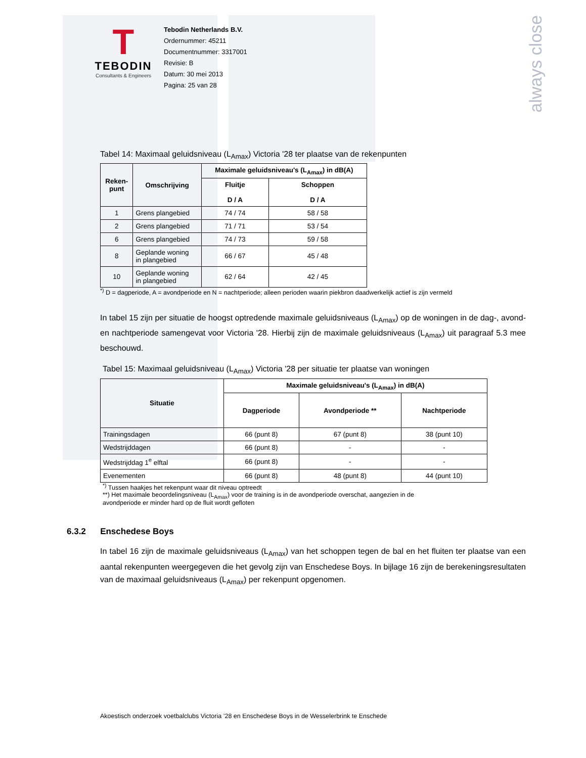always close
T
TEBODIN
Consultants & Engineers
Tebodin Netherlands B.V.
Ordernummer: 45211
Documentnummer: 3317001
Revisie: B
Datum: 30 mei 2013
Pagina: 25 van 28
Tabel 14: Maximaal geluidsniveau (L<sub>Amax</sub>) Victoria '28 ter plaatse van de rekenpunten
| Reken- punt | Omschrijving | Maximale geluidsniveau's (L<sub>Amax</sub>) in dB(A) | |
| --- | --- | --- | --- |
| | | Fluitje D / A | Schoppen D / A |
| 1 | Grens plangebied | 74 / 74 | 58 / 58 |
| 2 | Grens plangebied | 71 / 71 | 53 / 54 |
| 6 | Grens plangebied | 74 / 73 | 59 / 58 |
| 8 | Geplande woning in plangebied | 66 / 67 | 45 / 48 |
| 10 | Geplande woning in plangebied | 62 / 64 | 42 / 45 |
<sup>*)</sup> D = dagperiode, A = avondperiode en N = nachtperiode; alleen perioden waarin piekbron daadwerkelijk actief is zijn vermeld
In tabel 15 zijn per situatie de hoogst optredende maximale geluidsniveaus (L<sub>Amax</sub>) op de woningen in de dag-, avond- en nachtperiode samengevat voor Victoria '28. Hierbij zijn de maximale geluidsniveaus (L<sub>Amax</sub>) uit paragraaf 5.3 mee beschouwd.
Tabel 15: Maximaal geluidsniveau (L<sub>Amax</sub>) Victoria '28 per situatie ter plaatse van woningen
| Situatie | Maximale geluidsniveau's (L<sub>Amax</sub>) in dB(A) | | |
| --- | --- | --- | --- |
| | Dagperiode | Avondperiode ** | Nachtperiode |
| Trainingsdagen | 66 (punt 8) | 67 (punt 8) | 38 (punt 10) |
| Wedstrijddagen | 66 (punt 8) | - | - |
| Wedstrijddag 1<sup>e</sup> elftal | 66 (punt 8) | - | - |
| Evenementen | 66 (punt 8) | 48 (punt 8) | 44 (punt 10) |
<sup>*)</sup> Tussen haakjes het rekenpunt waar dit niveau optreedt
**) Het maximale beoordelingsniveau (L<sub>Amax</sub>) voor de training is in de avondperiode overschat, aangezien in de
avondperiode er minder hard op de fluit wordt gefloten
6.3.2 Enschedese Boys
In tabel 16 zijn de maximale geluidsniveaus (L<sub>Amax</sub>) van het schoppen tegen de bal en het fluiten ter plaatse van een aantal rekenpunten weergegeven die het gevolg zijn van Enschedese Boys. In bijlage 16 zijn de berekeningsresultaten van de maximaal geluidsniveaus (L<sub>Amax</sub>) per rekenpunt opgenomen.
Akoestisch onderzoek voetbalclubs Victoria ’28 en Enschedese Boys in de Wesselerbrink te Enschede